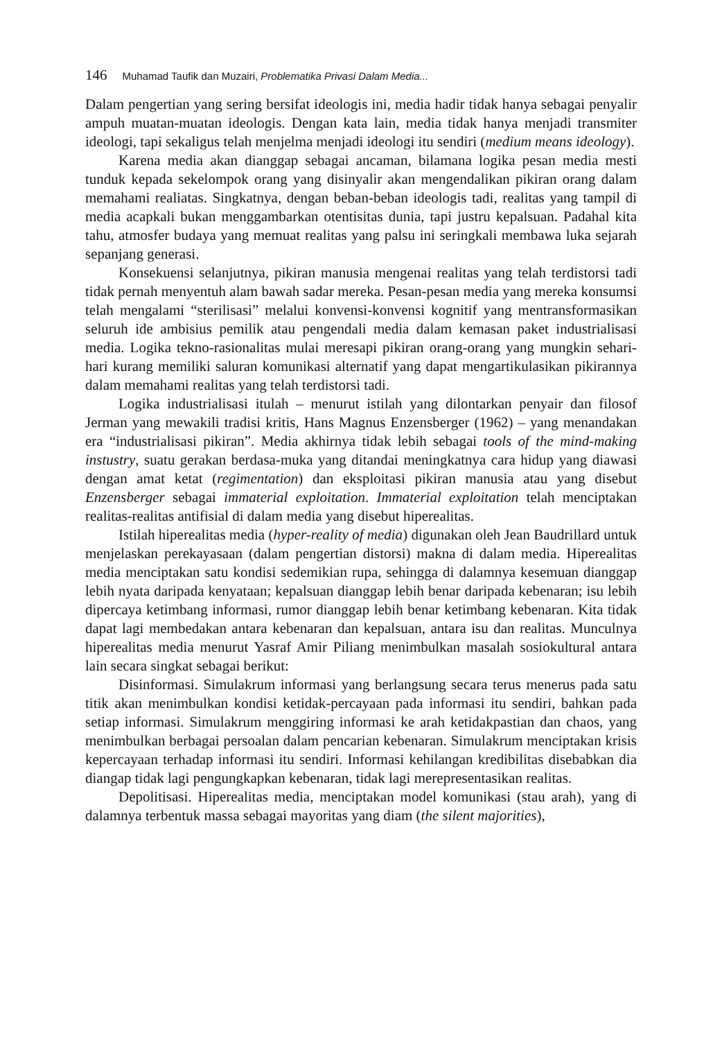146 Muhamad Taufik dan Muzairi, Problematika Privasi Dalam Media...
Dalam pengertian yang sering bersifat ideologis ini, media hadir tidak hanya sebagai penyalir ampuh muatan-muatan ideologis. Dengan kata lain, media tidak hanya menjadi transmiter ideologi, tapi sekaligus telah menjelma menjadi ideologi itu sendiri (medium means ideology).
Karena media akan dianggap sebagai ancaman, bilamana logika pesan media mesti tunduk kepada sekelompok orang yang disinyalir akan mengendalikan pikiran orang dalam memahami realiatas. Singkatnya, dengan beban-beban ideologis tadi, realitas yang tampil di media acapkali bukan menggambarkan otentisitas dunia, tapi justru kepalsuan. Padahal kita tahu, atmosfer budaya yang memuat realitas yang palsu ini seringkali membawa luka sejarah sepanjang generasi.
Konsekuensi selanjutnya, pikiran manusia mengenai realitas yang telah terdistorsi tadi tidak pernah menyentuh alam bawah sadar mereka. Pesan-pesan media yang mereka konsumsi telah mengalami “sterilisasi” melalui konvensi-konvensi kognitif yang mentransformasikan seluruh ide ambisius pemilik atau pengendali media dalam kemasan paket industrialisasi media. Logika tekno-rasionalitas mulai meresapi pikiran orang-orang yang mungkin sehari-hari kurang memiliki saluran komunikasi alternatif yang dapat mengartikulasikan pikirannya dalam memahami realitas yang telah terdistorsi tadi.
Logika industrialisasi itulah – menurut istilah yang dilontarkan penyair dan filosof Jerman yang mewakili tradisi kritis, Hans Magnus Enzensberger (1962) – yang menandakan era “industrialisasi pikiran”. Media akhirnya tidak lebih sebagai tools of the mind-making instustry, suatu gerakan berdasa-muka yang ditandai meningkatnya cara hidup yang diawasi dengan amat ketat (regimentation) dan eksploitasi pikiran manusia atau yang disebut Enzensberger sebagai immaterial exploitation. Immaterial exploitation telah menciptakan realitas-realitas antifisial di dalam media yang disebut hiperealitas.
Istilah hiperealitas media (hyper-reality of media) digunakan oleh Jean Baudrillard untuk menjelaskan perekayasaan (dalam pengertian distorsi) makna di dalam media. Hiperealitas media menciptakan satu kondisi sedemikian rupa, sehingga di dalamnya kesemuan dianggap lebih nyata daripada kenyataan; kepalsuan dianggap lebih benar daripada kebenaran; isu lebih dipercaya ketimbang informasi, rumor dianggap lebih benar ketimbang kebenaran. Kita tidak dapat lagi membedakan antara kebenaran dan kepalsuan, antara isu dan realitas. Munculnya hiperealitas media menurut Yasraf Amir Piliang menimbulkan masalah sosiokultural antara lain secara singkat sebagai berikut:
Disinformasi. Simulakrum informasi yang berlangsung secara terus menerus pada satu titik akan menimbulkan kondisi ketidak-percayaan pada informasi itu sendiri, bahkan pada setiap informasi. Simulakrum menggiring informasi ke arah ketidakpastian dan chaos, yang menimbulkan berbagai persoalan dalam pencarian kebenaran. Simulakrum menciptakan krisis kepercayaan terhadap informasi itu sendiri. Informasi kehilangan kredibilitas disebabkan dia diangap tidak lagi pengungkapkan kebenaran, tidak lagi merepresentasikan realitas.
Depolitisasi. Hiperealitas media, menciptakan model komunikasi (stau arah), yang di dalamnya terbentuk massa sebagai mayoritas yang diam (the silent majorities),